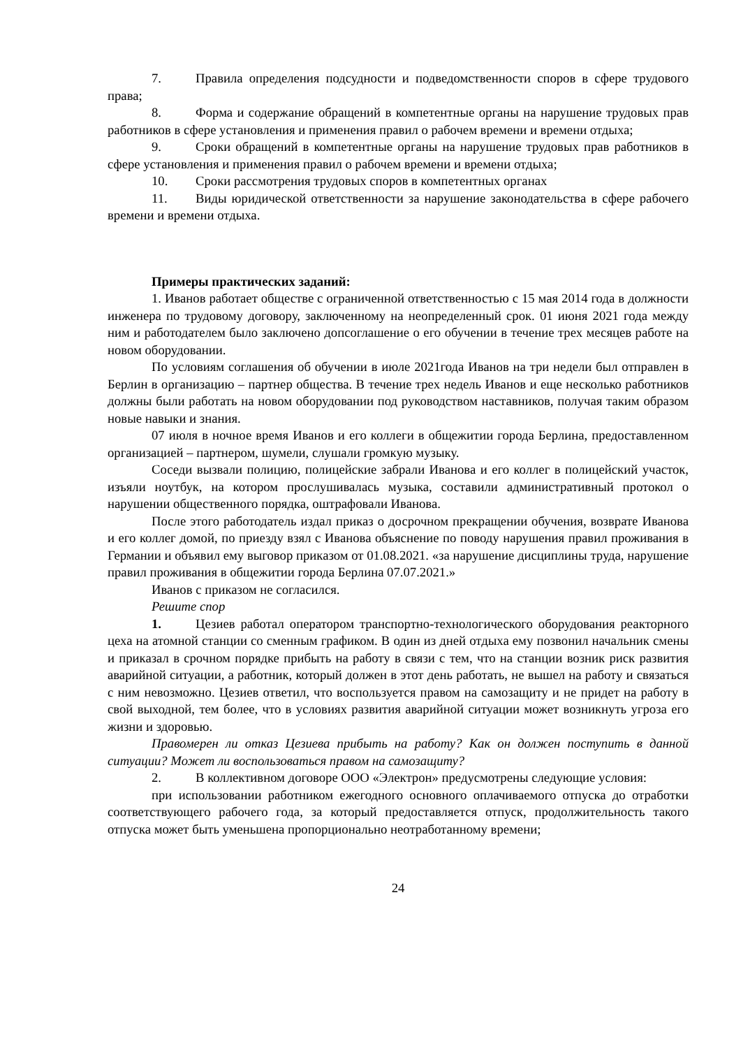7. Правила определения подсудности и подведомственности споров в сфере трудового права;
8. Форма и содержание обращений в компетентные органы на нарушение трудовых прав работников в сфере установления и применения правил о рабочем времени и времени отдыха;
9. Сроки обращений в компетентные органы на нарушение трудовых прав работников в сфере установления и применения правил о рабочем времени и времени отдыха;
10. Сроки рассмотрения трудовых споров в компетентных органах
11. Виды юридической ответственности за нарушение законодательства в сфере рабочего времени и времени отдыха.
Примеры практических заданий:
1. Иванов работает обществе с ограниченной ответственностью с 15 мая 2014 года в должности инженера по трудовому договору, заключенному на неопределенный срок. 01 июня 2021 года между ним и работодателем было заключено допсоглашение о его обучении в течение трех месяцев работе на новом оборудовании.
По условиям соглашения об обучении в июле 2021года Иванов на три недели был отправлен в Берлин в организацию – партнер общества. В течение трех недель Иванов и еще несколько работников должны были работать на новом оборудовании под руководством наставников, получая таким образом новые навыки и знания.
07 июля в ночное время Иванов и его коллеги в общежитии города Берлина, предоставленном организацией – партнером, шумели, слушали громкую музыку.
Соседи вызвали полицию, полицейские забрали Иванова и его коллег в полицейский участок, изъяли ноутбук, на котором прослушивалась музыка, составили административный протокол о нарушении общественного порядка, оштрафовали Иванова.
После этого работодатель издал приказ о досрочном прекращении обучения, возврате Иванова и его коллег домой, по приезду взял с Иванова объяснение по поводу нарушения правил проживания в Германии и объявил ему выговор приказом от 01.08.2021. «за нарушение дисциплины труда, нарушение правил проживания в общежитии города Берлина 07.07.2021.»
Иванов с приказом не согласился.
Решите спор
1. Цезиев работал оператором транспортно-технологического оборудования реакторного цеха на атомной станции со сменным графиком. В один из дней отдыха ему позвонил начальник смены и приказал в срочном порядке прибыть на работу в связи с тем, что на станции возник риск развития аварийной ситуации, а работник, который должен в этот день работать, не вышел на работу и связаться с ним невозможно. Цезиев ответил, что воспользуется правом на самозащиту и не придет на работу в свой выходной, тем более, что в условиях развития аварийной ситуации может возникнуть угроза его жизни и здоровью.
Правомерен ли отказ Цезиева прибыть на работу? Как он должен поступить в данной ситуации? Может ли воспользоваться правом на самозащиту?
2. В коллективном договоре ООО «Электрон» предусмотрены следующие условия:
при использовании работником ежегодного основного оплачиваемого отпуска до отработки соответствующего рабочего года, за который предоставляется отпуск, продолжительность такого отпуска может быть уменьшена пропорционально неотработанному времени;
24